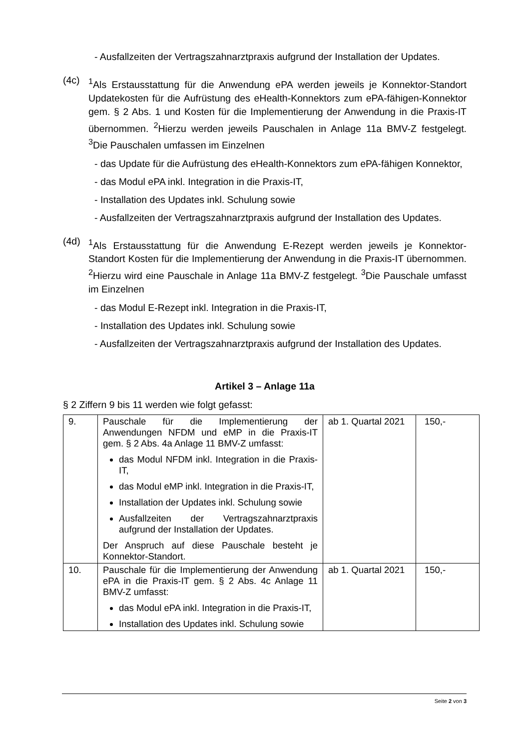- Ausfallzeiten der Vertragszahnarztpraxis aufgrund der Installation der Updates.
(4c)
<sup>1</sup> Als Erstausstattung für die Anwendung ePA werden jeweils je Konnektor-Standort Updatekosten für die Aufrüstung des eHealth-Konnektors zum ePA-fähigen-Konnektor gem. § 2 Abs. 1 und Kosten für die Implementierung der Anwendung in die Praxis-IT übernommen. <sup>2</sup>Hierzu werden jeweils Pauschalen in Anlage 11a BMV-Z festgelegt. <sup>3</sup>Die Pauschalen umfassen im Einzelnen
- das Update für die Aufrüstung des eHealth-Konnektors zum ePA-fähigen Konnektor,
- das Modul ePA inkl. Integration in die Praxis-IT,
- Installation des Updates inkl. Schulung sowie
- Ausfallzeiten der Vertragszahnarztpraxis aufgrund der Installation des Updates.
(4d)
<sup>1</sup> Als Erstausstattung für die Anwendung E-Rezept werden jeweils je Konnektor-Standort Kosten für die Implementierung der Anwendung in die Praxis-IT übernommen. <sup>2</sup>Hierzu wird eine Pauschale in Anlage 11a BMV-Z festgelegt. <sup>3</sup>Die Pauschale umfasst im Einzelnen
- das Modul E-Rezept inkl. Integration in die Praxis-IT,
- Installation des Updates inkl. Schulung sowie
- Ausfallzeiten der Vertragszahnarztpraxis aufgrund der Installation des Updates.
Artikel 3 – Anlage 11a
§ 2 Ziffern 9 bis 11 werden wie folgt gefasst:
| 9. | Pauschale für die Implementierung der Anwendungen NFDM und eMP in die Praxis-IT gem. § 2 Abs. 4a Anlage 11 BMV-Z umfasst: das Modul NFDM inkl. Integration in die Praxis-IT, das Modul eMP inkl. Integration in die Praxis-IT, Installation der Updates inkl. Schulung sowie Ausfallzeiten der Vertragszahnarztpraxis aufgrund der Installation der Updates. Der Anspruch auf diese Pauschale besteht je Konnektor-Standort. | ab 1. Quartal 2021 | 150,- |
| 10. | Pauschale für die Implementierung der Anwendung ePA in die Praxis-IT gem. § 2 Abs. 4c Anlage 11 BMV-Z umfasst: das Modul ePA inkl. Integration in die Praxis-IT, Installation des Updates inkl. Schulung sowie | ab 1. Quartal 2021 | 150,- |
Seite 2 von 3